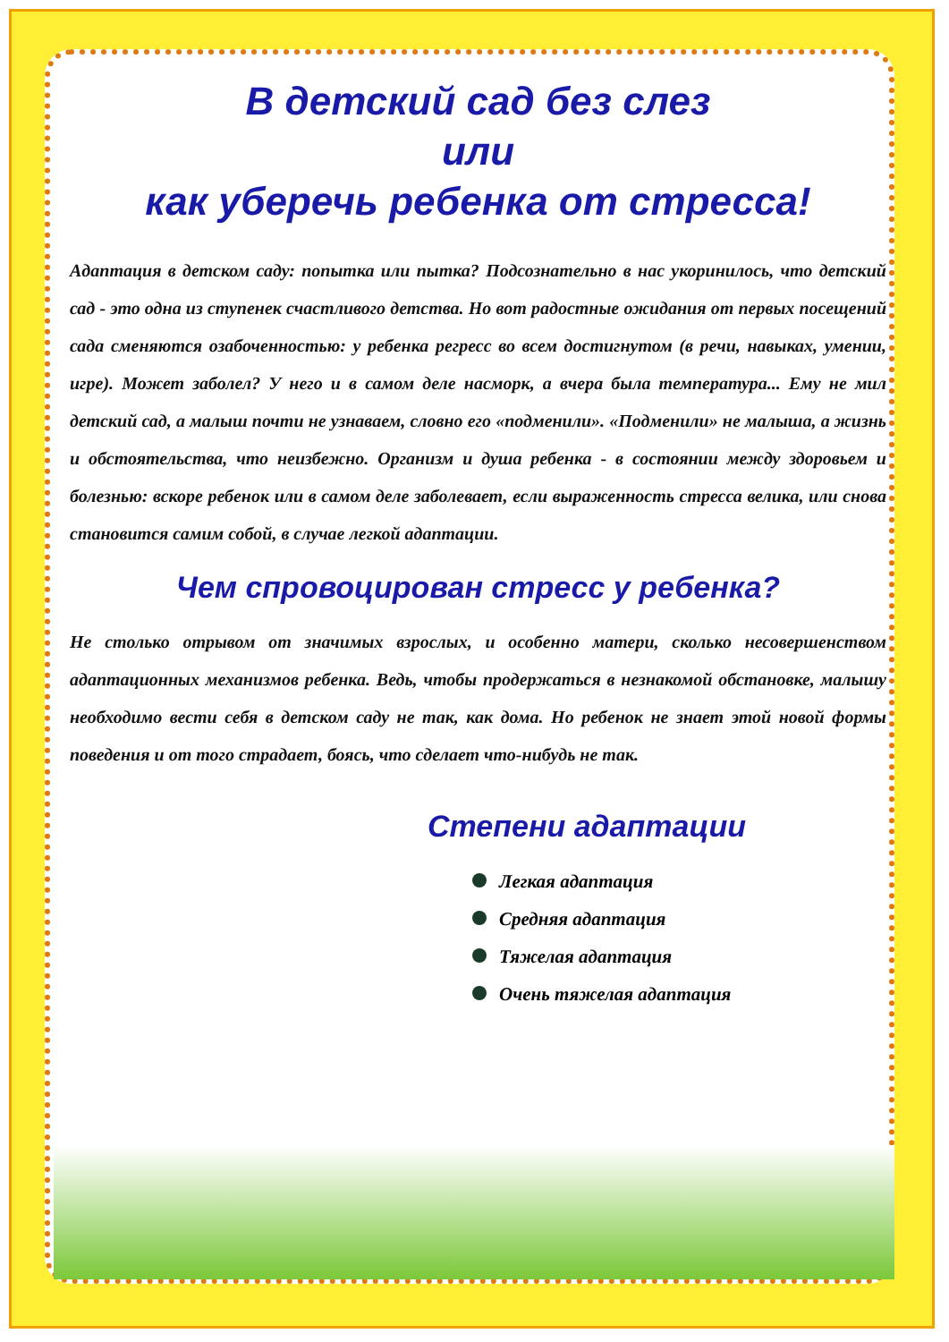В детский сад без слез
или
как уберечь ребенка от стресса!
Адаптация в детском саду: попытка или пытка? Подсознательно в нас укоринилось, что детский сад - это одна из ступенек счастливого детства. Но вот радостные ожидания от первых посещений сада сменяются озабоченностью: у ребенка регресс во всем достигнутом (в речи, навыках, умении, игре). Может заболел? У него и в самом деле насморк, а вчера была температура... Ему не мил детский сад, а малыш почти не узнаваем, словно его «подменили». «Подменили» не малыша, а жизнь и обстоятельства, что неизбежно. Организм и душа ребенка - в состоянии между здоровьем и болезнью: вскоре ребенок или в самом деле заболевает, если выраженность стресса велика, или снова становится самим собой, в случае легкой адаптации.
Чем спровоцирован стресс у ребенка?
Не столько отрывом от значимых взрослых, и особенно матери, сколько несовершенством адаптационных механизмов ребенка. Ведь, чтобы продержаться в незнакомой обстановке, малышу необходимо вести себя в детском саду не так, как дома. Но ребенок не знает этой новой формы поведения и от того страдает, боясь, что сделает что-нибудь не так.
Степени адаптации
Легкая адаптация
Средняя адаптация
Тяжелая адаптация
Очень тяжелая адаптация